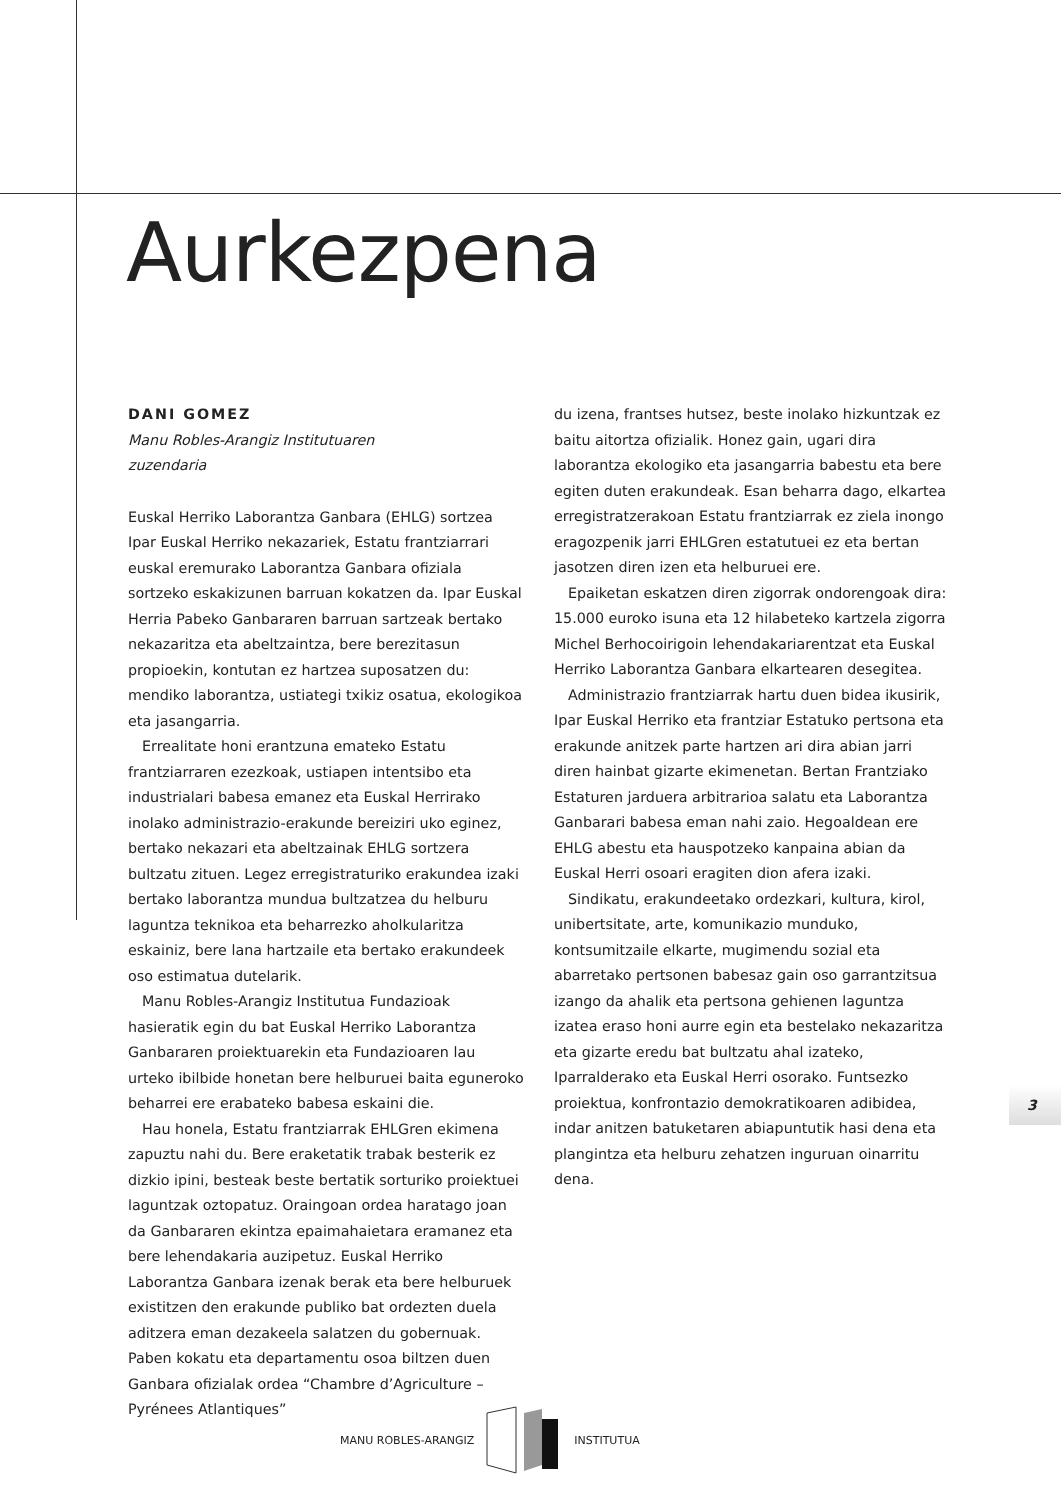Aurkezpena
DANI GOMEZ
Manu Robles-Arangiz Institutuaren
zuzendaria
Euskal Herriko Laborantza Ganbara (EHLG) sortzea Ipar Euskal Herriko nekazariek, Estatu frantziarrari euskal eremurako Laborantza Ganbara ofiziala sortzeko eskakizunen barruan kokatzen da. Ipar Euskal Herria Pabeko Ganbararen barruan sartzeak bertako nekazaritza eta abeltzaintza, bere berezitasun propioekin, kontutan ez hartzea suposatzen du: mendiko laborantza, ustiategi txikiz osatua, ekologikoa eta jasangarria.
Errealitate honi erantzuna emateko Estatu frantziarraren ezezkoak, ustiapen intentsibo eta industrialari babesa emanez eta Euskal Herrirako inolako administrazio-erakunde bereiziri uko eginez, bertako nekazari eta abeltzainak EHLG sortzera bultzatu zituen. Legez erregistraturiko erakundea izaki bertako laborantza mundua bultzatzea du helburu laguntza teknikoa eta beharrezko aholkularitza eskainiz, bere lana hartzaile eta bertako erakundeek oso estimatua dutelarik.
Manu Robles-Arangiz Institutua Fundazioak hasieratik egin du bat Euskal Herriko Laborantza Ganbararen proiektuarekin eta Fundazioaren lau urteko ibilbide honetan bere helburuei baita eguneroko beharrei ere erabateko babesa eskaini die.
Hau honela, Estatu frantziarrak EHLGren ekimena zapuztu nahi du. Bere eraketatik trabak besterik ez dizkio ipini, besteak beste bertatik sorturiko proiektuei laguntzak oztopatuz. Oraingoan ordea haratago joan da Ganbararen ekintza epaimahaietara eramanez eta bere lehendakaria auzipetuz. Euskal Herriko Laborantza Ganbara izenak berak eta bere helburuek existitzen den erakunde publiko bat ordezten duela aditzera eman dezakeela salatzen du gobernuak. Paben kokatu eta departamentu osoa biltzen duen Ganbara ofizialak ordea “Chambre d’Agriculture – Pyrénees Atlantiques”
du izena, frantses hutsez, beste inolako hizkuntzak ez baitu aitortza ofizialik. Honez gain, ugari dira laborantza ekologiko eta jasangarria babestu eta bere egiten duten erakundeak. Esan beharra dago, elkartea erregistratzerakoan Estatu frantziarrak ez ziela inongo eragozpenik jarri EHLGren estatutuei ez eta bertan jasotzen diren izen eta helburuei ere.
Epaiketan eskatzen diren zigorrak ondorengoak dira: 15.000 euroko isuna eta 12 hilabeteko kartzela zigorra Michel Berhocoirigoin lehendakariarentzat eta Euskal Herriko Laborantza Ganbara elkartearen desegitea.
Administrazio frantziarrak hartu duen bidea ikusirik, Ipar Euskal Herriko eta frantziar Estatuko pertsona eta erakunde anitzek parte hartzen ari dira abian jarri diren hainbat gizarte ekimenetan. Bertan Frantziako Estaturen jarduera arbitrarioa salatu eta Laborantza Ganbarari babesa eman nahi zaio. Hegoaldean ere EHLG abestu eta hauspotzeko kanpaina abian da Euskal Herri osoari eragiten dion afera izaki.
Sindikatu, erakundeetako ordezkari, kultura, kirol, unibertsitate, arte, komunikazio munduko, kontsumitzaile elkarte, mugimendu sozial eta abarretako pertsonen babesaz gain oso garrantzitsua izango da ahalik eta pertsona gehienen laguntza izatea eraso honi aurre egin eta bestelako nekazaritza eta gizarte eredu bat bultzatu ahal izateko, Iparralderako eta Euskal Herri osorako. Funtsezko proiektua, konfrontazio demokratikoaren adibidea, indar anitzen batuketaren abiapuntutik hasi dena eta plangintza eta helburu zehatzen inguruan oinarritu dena.
3
MANU ROBLES-ARANGIZ INSTITUTUA